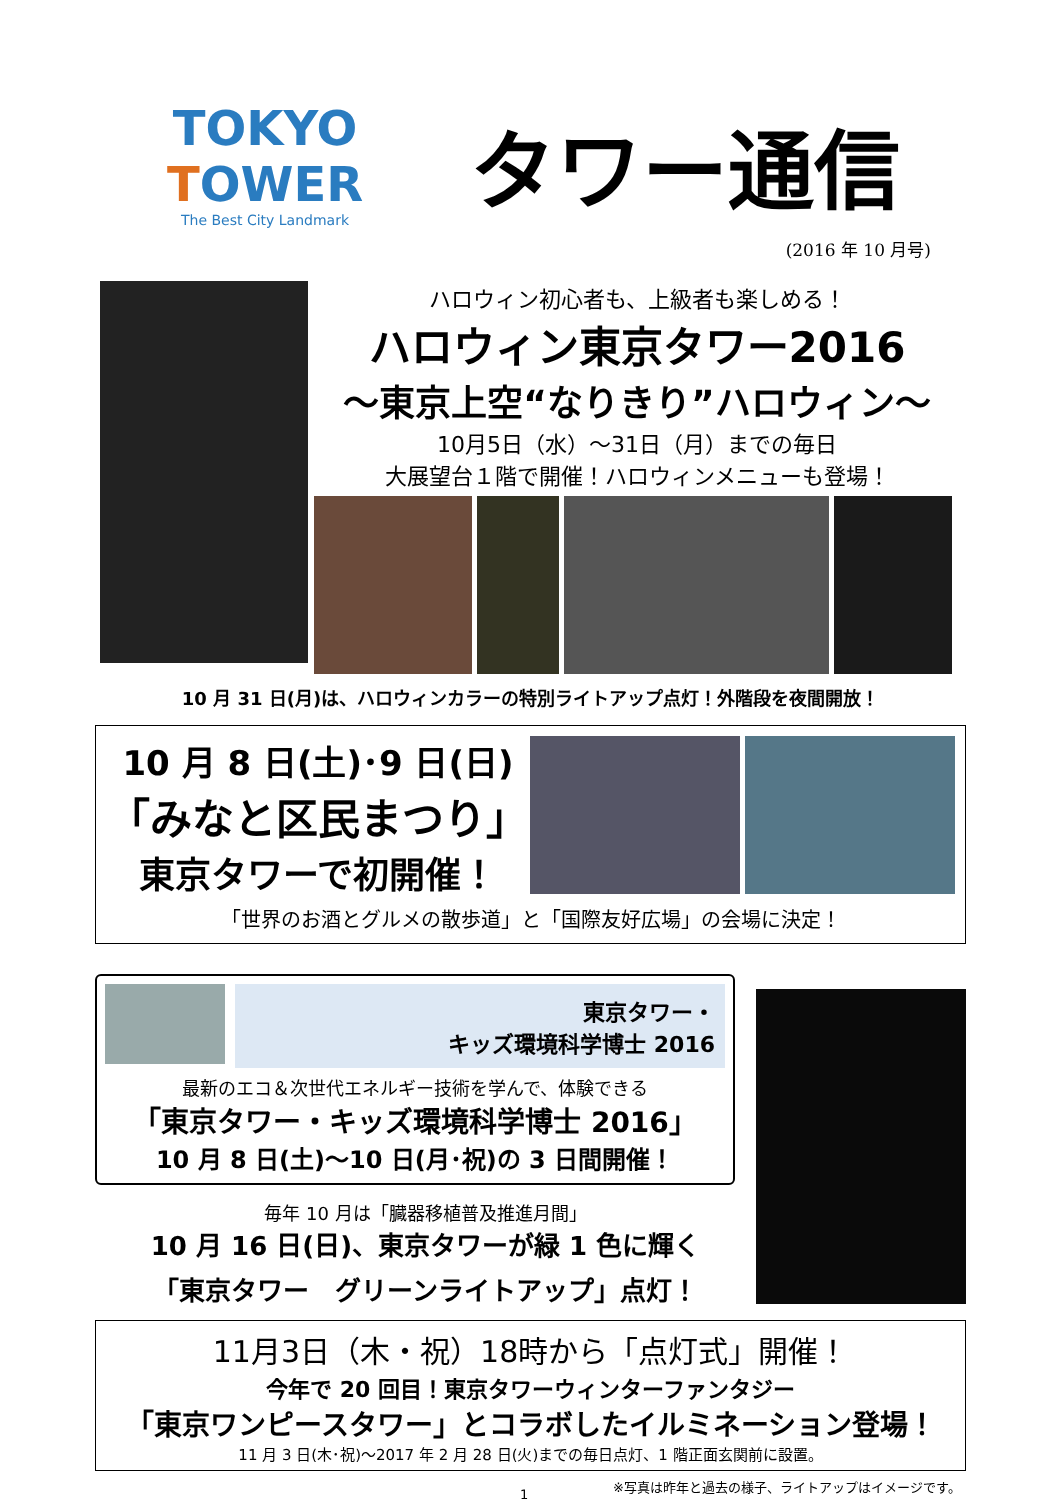TOKYO TOWER
The Best City Landmark
タワー通信
(2016 年 10 月号)
ハロウィン初心者も、上級者も楽しめる！
ハロウィン東京タワー2016
～東京上空“なりきり”ハロウィン～
10月5日（水）～31日（月）までの毎日
大展望台１階で開催！ハロウィンメニューも登場！
10 月 31 日(月)は、ハロウィンカラーの特別ライトアップ点灯！外階段を夜間開放！
10 月 8 日(土)･9 日(日)
「みなと区民まつり」
東京タワーで初開催！
「世界のお酒とグルメの散歩道」と「国際友好広場」の会場に決定！
東京タワー・
キッズ環境科学博士 2016
最新のエコ＆次世代エネルギー技術を学んで、体験できる
「東京タワー・キッズ環境科学博士 2016」
10 月 8 日(土)～10 日(月･祝)の 3 日間開催！
毎年 10 月は「臓器移植普及推進月間」
10 月 16 日(日)、東京タワーが緑 1 色に輝く
「東京タワー　グリーンライトアップ」点灯！
11月3日（木・祝）18時から「点灯式」開催！
今年で 20 回目！東京タワーウィンターファンタジー
「東京ワンピースタワー」とコラボしたイルミネーション登場！
11 月 3 日(木･祝)～2017 年 2 月 28 日(火)までの毎日点灯、1 階正面玄関前に設置。
1 ※写真は昨年と過去の様子、ライトアップはイメージです。